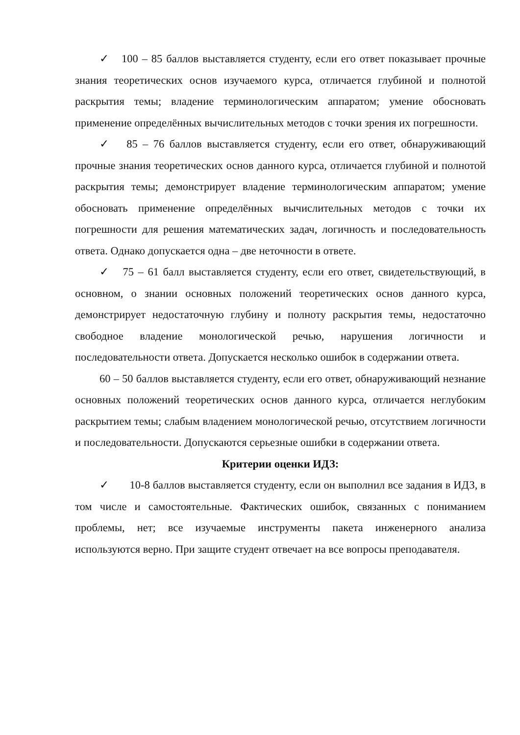✓ 100 – 85 баллов выставляется студенту, если его ответ показывает прочные знания теоретических основ изучаемого курса, отличается глубиной и полнотой раскрытия темы; владение терминологическим аппаратом; умение обосновать применение определённых вычислительных методов с точки зрения их погрешности.
✓ 85 – 76 баллов выставляется студенту, если его ответ, обнаруживающий прочные знания теоретических основ данного курса, отличается глубиной и полнотой раскрытия темы; демонстрирует владение терминологическим аппаратом; умение обосновать применение определённых вычислительных методов с точки их погрешности для решения математических задач, логичность и последовательность ответа. Однако допускается одна – две неточности в ответе.
✓ 75 – 61 балл выставляется студенту, если его ответ, свидетельствующий, в основном, о знании основных положений теоретических основ данного курса, демонстрирует недостаточную глубину и полноту раскрытия темы, недостаточно свободное владение монологической речью, нарушения логичности и последовательности ответа. Допускается несколько ошибок в содержании ответа.
60 – 50 баллов выставляется студенту, если его ответ, обнаруживающий незнание основных положений теоретических основ данного курса, отличается неглубоким раскрытием темы; слабым владением монологической речью, отсутствием логичности и последовательности. Допускаются серьезные ошибки в содержании ответа.
Критерии оценки ИДЗ:
✓ 10-8 баллов выставляется студенту, если он выполнил все задания в ИДЗ, в том числе и самостоятельные. Фактических ошибок, связанных с пониманием проблемы, нет; все изучаемые инструменты пакета инженерного анализа используются верно. При защите студент отвечает на все вопросы преподавателя.